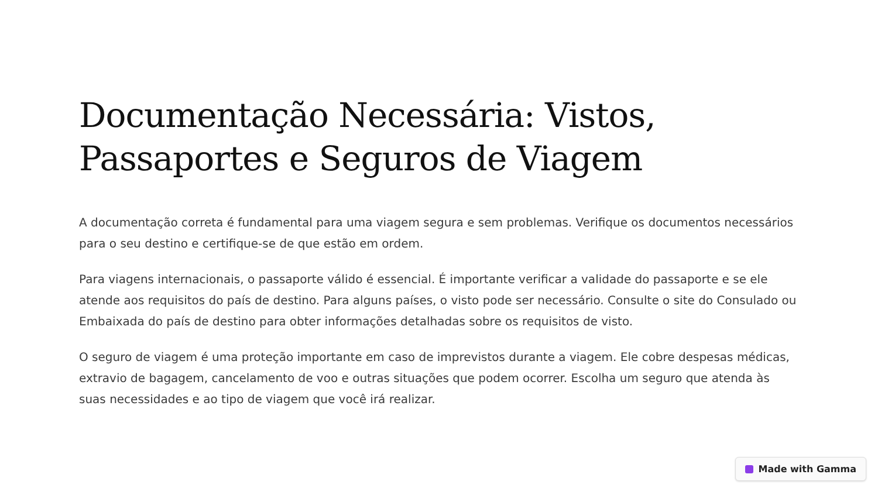Documentação Necessária: Vistos, Passaportes e Seguros de Viagem
A documentação correta é fundamental para uma viagem segura e sem problemas. Verifique os documentos necessários para o seu destino e certifique-se de que estão em ordem.
Para viagens internacionais, o passaporte válido é essencial. É importante verificar a validade do passaporte e se ele atende aos requisitos do país de destino. Para alguns países, o visto pode ser necessário. Consulte o site do Consulado ou Embaixada do país de destino para obter informações detalhadas sobre os requisitos de visto.
O seguro de viagem é uma proteção importante em caso de imprevistos durante a viagem. Ele cobre despesas médicas, extravio de bagagem, cancelamento de voo e outras situações que podem ocorrer. Escolha um seguro que atenda às suas necessidades e ao tipo de viagem que você irá realizar.
Made with Gamma